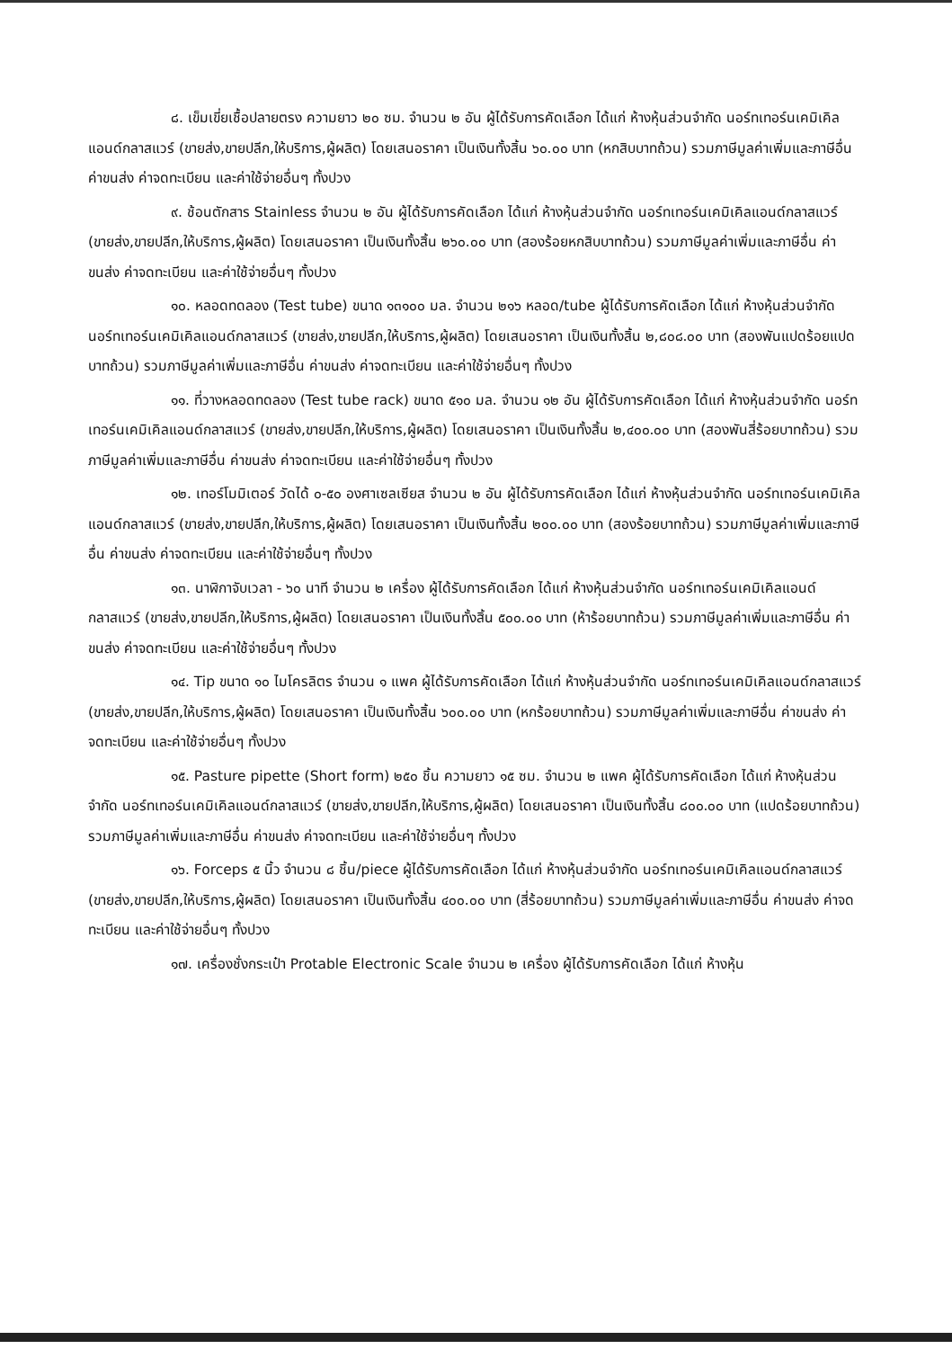๘. เข็มเขี่ยเชื้อปลายตรง ความยาว ๒๐ ซม. จำนวน ๒ อัน ผู้ได้รับการคัดเลือก ได้แก่ ห้างหุ้นส่วนจำกัด นอร์ทเทอร์นเคมิเคิลแอนด์กลาสแวร์ (ขายส่ง,ขายปลีก,ให้บริการ,ผู้ผลิต) โดยเสนอราคา เป็นเงินทั้งสิ้น ๖๐.๐๐ บาท (หกสิบบาทถ้วน) รวมภาษีมูลค่าเพิ่มและภาษีอื่น ค่าขนส่ง ค่าจดทะเบียน และค่าใช้จ่ายอื่นๆ ทั้งปวง
๙. ช้อนตักสาร Stainless จำนวน ๒ อัน ผู้ได้รับการคัดเลือก ได้แก่ ห้างหุ้นส่วนจำกัด นอร์ทเทอร์นเคมิเคิลแอนด์กลาสแวร์ (ขายส่ง,ขายปลีก,ให้บริการ,ผู้ผลิต) โดยเสนอราคา เป็นเงินทั้งสิ้น ๒๖๐.๐๐ บาท (สองร้อยหกสิบบาทถ้วน) รวมภาษีมูลค่าเพิ่มและภาษีอื่น ค่าขนส่ง ค่าจดทะเบียน และค่าใช้จ่ายอื่นๆ ทั้งปวง
๑๐. หลอดทดลอง (Test tube) ขนาด ๑๓๑๐๐ มล. จำนวน ๒๑๖ หลอด/tube ผู้ได้รับการคัดเลือก ได้แก่ ห้างหุ้นส่วนจำกัด นอร์ทเทอร์นเคมิเคิลแอนด์กลาสแวร์ (ขายส่ง,ขายปลีก,ให้บริการ,ผู้ผลิต) โดยเสนอราคา เป็นเงินทั้งสิ้น ๒,๘๐๘.๐๐ บาท (สองพันแปดร้อยแปดบาทถ้วน) รวมภาษีมูลค่าเพิ่มและภาษีอื่น ค่าขนส่ง ค่าจดทะเบียน และค่าใช้จ่ายอื่นๆ ทั้งปวง
๑๑. ที่วางหลอดทดลอง (Test tube rack) ขนาด ๕๑๐ มล. จำนวน ๑๒ อัน ผู้ได้รับการคัดเลือก ได้แก่ ห้างหุ้นส่วนจำกัด นอร์ทเทอร์นเคมิเคิลแอนด์กลาสแวร์ (ขายส่ง,ขายปลีก,ให้บริการ,ผู้ผลิต) โดยเสนอราคา เป็นเงินทั้งสิ้น ๒,๔๐๐.๐๐ บาท (สองพันสี่ร้อยบาทถ้วน) รวมภาษีมูลค่าเพิ่มและภาษีอื่น ค่าขนส่ง ค่าจดทะเบียน และค่าใช้จ่ายอื่นๆ ทั้งปวง
๑๒. เทอร์โมมิเตอร์ วัดได้ ๐-๕๐ องศาเซลเซียส จำนวน ๒ อัน ผู้ได้รับการคัดเลือก ได้แก่ ห้างหุ้นส่วนจำกัด นอร์ทเทอร์นเคมิเคิลแอนด์กลาสแวร์ (ขายส่ง,ขายปลีก,ให้บริการ,ผู้ผลิต) โดยเสนอราคา เป็นเงินทั้งสิ้น ๒๐๐.๐๐ บาท (สองร้อยบาทถ้วน) รวมภาษีมูลค่าเพิ่มและภาษีอื่น ค่าขนส่ง ค่าจดทะเบียน และค่าใช้จ่ายอื่นๆ ทั้งปวง
๑๓. นาฬิกาจับเวลา - ๖๐ นาที จำนวน ๒ เครื่อง ผู้ได้รับการคัดเลือก ได้แก่ ห้างหุ้นส่วนจำกัด นอร์ทเทอร์นเคมิเคิลแอนด์กลาสแวร์ (ขายส่ง,ขายปลีก,ให้บริการ,ผู้ผลิต) โดยเสนอราคา เป็นเงินทั้งสิ้น ๕๐๐.๐๐ บาท (ห้าร้อยบาทถ้วน) รวมภาษีมูลค่าเพิ่มและภาษีอื่น ค่าขนส่ง ค่าจดทะเบียน และค่าใช้จ่ายอื่นๆ ทั้งปวง
๑๔. Tip ขนาด ๑๐ ไมโครลิตร จำนวน ๑ แพค ผู้ได้รับการคัดเลือก ได้แก่ ห้างหุ้นส่วนจำกัด นอร์ทเทอร์นเคมิเคิลแอนด์กลาสแวร์ (ขายส่ง,ขายปลีก,ให้บริการ,ผู้ผลิต) โดยเสนอราคา เป็นเงินทั้งสิ้น ๖๐๐.๐๐ บาท (หกร้อยบาทถ้วน) รวมภาษีมูลค่าเพิ่มและภาษีอื่น ค่าขนส่ง ค่าจดทะเบียน และค่าใช้จ่ายอื่นๆ ทั้งปวง
๑๕. Pasture pipette (Short form) ๒๕๐ ชิ้น ความยาว ๑๕ ซม. จำนวน ๒ แพค ผู้ได้รับการคัดเลือก ได้แก่ ห้างหุ้นส่วนจำกัด นอร์ทเทอร์นเคมิเคิลแอนด์กลาสแวร์ (ขายส่ง,ขายปลีก,ให้บริการ,ผู้ผลิต) โดยเสนอราคา เป็นเงินทั้งสิ้น ๘๐๐.๐๐ บาท (แปดร้อยบาทถ้วน) รวมภาษีมูลค่าเพิ่มและภาษีอื่น ค่าขนส่ง ค่าจดทะเบียน และค่าใช้จ่ายอื่นๆ ทั้งปวง
๑๖. Forceps ๕ นิ้ว จำนวน ๘ ชิ้น/piece ผู้ได้รับการคัดเลือก ได้แก่ ห้างหุ้นส่วนจำกัด นอร์ทเทอร์นเคมิเคิลแอนด์กลาสแวร์ (ขายส่ง,ขายปลีก,ให้บริการ,ผู้ผลิต) โดยเสนอราคา เป็นเงินทั้งสิ้น ๔๐๐.๐๐ บาท (สี่ร้อยบาทถ้วน) รวมภาษีมูลค่าเพิ่มและภาษีอื่น ค่าขนส่ง ค่าจดทะเบียน และค่าใช้จ่ายอื่นๆ ทั้งปวง
๑๗. เครื่องชั่งกระเป๋า Protable Electronic Scale จำนวน ๒ เครื่อง ผู้ได้รับการคัดเลือก ได้แก่ ห้างหุ้น